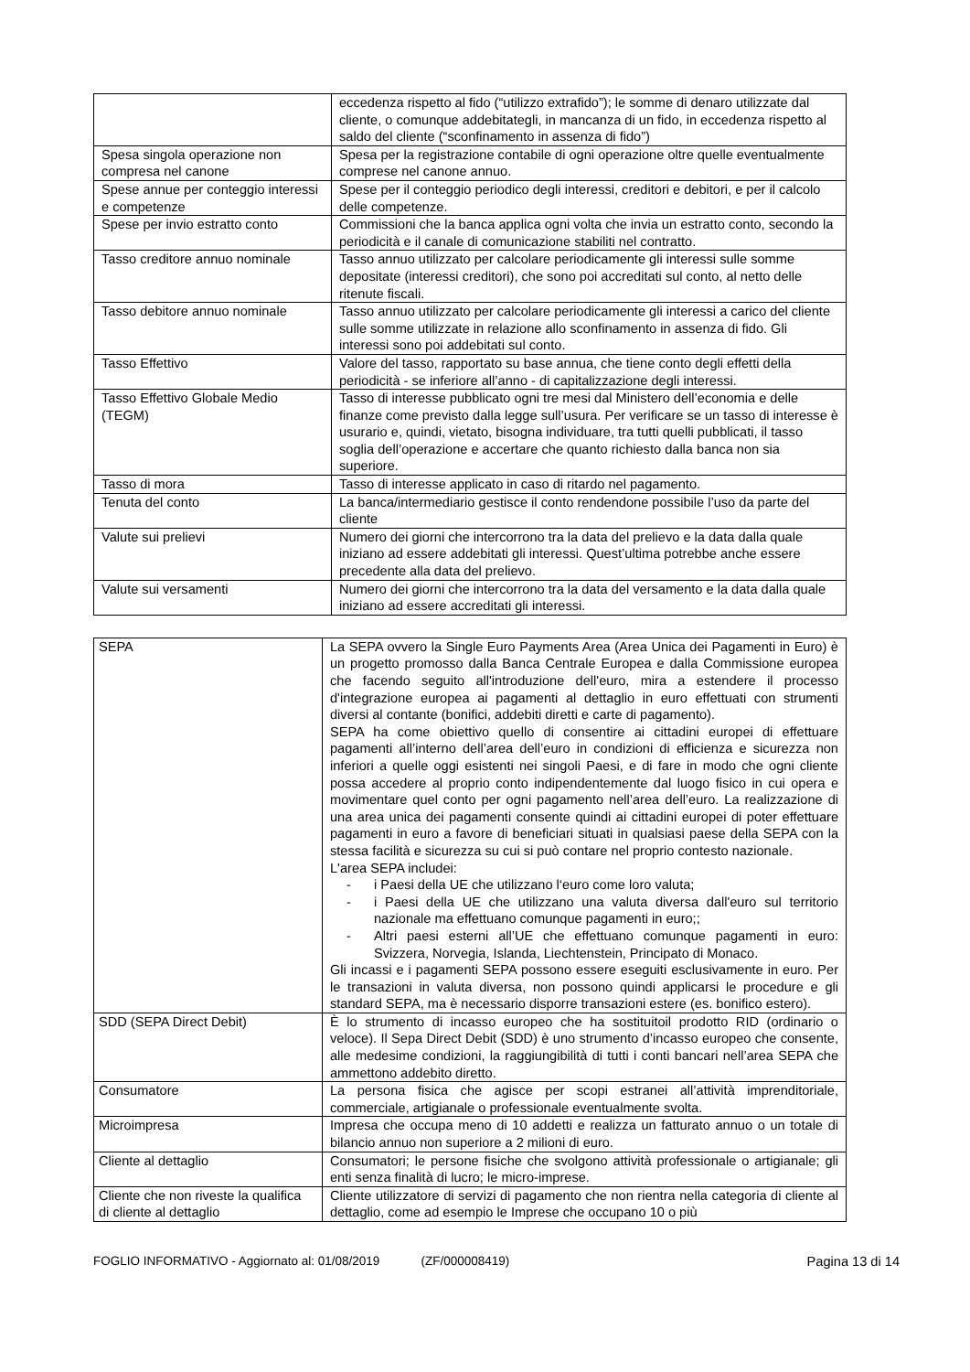| | eccedenza rispetto al fido (“utilizzo extrafido”); le somme di denaro utilizzate dal cliente, o comunque addebitategli, in mancanza di un fido, in eccedenza rispetto al saldo del cliente (“sconfinamento in assenza di fido”) |
| Spesa singola operazione non compresa nel canone | Spesa per la registrazione contabile di ogni operazione oltre quelle eventualmente comprese nel canone annuo. |
| Spese annue per conteggio interessi e competenze | Spese per il conteggio periodico degli interessi, creditori e debitori, e per il calcolo delle competenze. |
| Spese per invio estratto conto | Commissioni che la banca applica ogni volta che invia un estratto conto, secondo la periodicità e il canale di comunicazione stabiliti nel contratto. |
| Tasso creditore annuo nominale | Tasso annuo utilizzato per calcolare periodicamente gli interessi sulle somme depositate (interessi creditori), che sono poi accreditati sul conto, al netto delle ritenute fiscali. |
| Tasso debitore annuo nominale | Tasso annuo utilizzato per calcolare periodicamente gli interessi a carico del cliente sulle somme utilizzate in relazione allo sconfinamento in assenza di fido. Gli interessi sono poi addebitati sul conto. |
| Tasso Effettivo | Valore del tasso, rapportato su base annua, che tiene conto degli effetti della periodicità - se inferiore all’anno - di capitalizzazione degli interessi. |
| Tasso Effettivo Globale Medio (TEGM) | Tasso di interesse pubblicato ogni tre mesi dal Ministero dell’economia e delle finanze come previsto dalla legge sull’usura. Per verificare se un tasso di interesse è usurario e, quindi, vietato, bisogna individuare, tra tutti quelli pubblicati, il tasso soglia dell’operazione e accertare che quanto richiesto dalla banca non sia superiore. |
| Tasso di mora | Tasso di interesse applicato in caso di ritardo nel pagamento. |
| Tenuta del conto | La banca/intermediario gestisce il conto rendendone possibile l’uso da parte del cliente |
| Valute sui prelievi | Numero dei giorni che intercorrono tra la data del prelievo e la data dalla quale iniziano ad essere addebitati gli interessi. Quest’ultima potrebbe anche essere precedente alla data del prelievo. |
| Valute sui versamenti | Numero dei giorni che intercorrono tra la data del versamento e la data dalla quale iniziano ad essere accreditati gli interessi. |
| SEPA | La SEPA ovvero la Single Euro Payments Area (Area Unica dei Pagamenti in Euro) è un progetto promosso dalla Banca Centrale Europea e dalla Commissione europea che facendo seguito all'introduzione dell'euro, mira a estendere il processo d'integrazione europea ai pagamenti al dettaglio in euro effettuati con strumenti diversi al contante (bonifici, addebiti diretti e carte di pagamento). SEPA ha come obiettivo quello di consentire ai cittadini europei di effettuare pagamenti all’interno dell’area dell’euro in condizioni di efficienza e sicurezza non inferiori a quelle oggi esistenti nei singoli Paesi, e di fare in modo che ogni cliente possa accedere al proprio conto indipendentemente dal luogo fisico in cui opera e movimentare quel conto per ogni pagamento nell’area dell’euro. La realizzazione di una area unica dei pagamenti consente quindi ai cittadini europei di poter effettuare pagamenti in euro a favore di beneficiari situati in qualsiasi paese della SEPA con la stessa facilità e sicurezza su cui si può contare nel proprio contesto nazionale. L'area SEPA includei: - i Paesi della UE che utilizzano l‘euro come loro valuta; - i Paesi della UE che utilizzano una valuta diversa dall'euro sul territorio nazionale ma effettuano comunque pagamenti in euro;; - Altri paesi esterni all’UE che effettuano comunque pagamenti in euro: Svizzera, Norvegia, Islanda, Liechtenstein, Principato di Monaco. Gli incassi e i pagamenti SEPA possono essere eseguiti esclusivamente in euro. Per le transazioni in valuta diversa, non possono quindi applicarsi le procedure e gli standard SEPA, ma è necessario disporre transazioni estere (es. bonifico estero). |
| SDD (SEPA Direct Debit) | È lo strumento di incasso europeo che ha sostituitoil prodotto RID (ordinario o veloce). Il Sepa Direct Debit (SDD) è uno strumento d’incasso europeo che consente, alle medesime condizioni, la raggiungibilità di tutti i conti bancari nell’area SEPA che ammettono addebito diretto. |
| Consumatore | La persona fisica che agisce per scopi estranei all’attività imprenditoriale, commerciale, artigianale o professionale eventualmente svolta. |
| Microimpresa | Impresa che occupa meno di 10 addetti e realizza un fatturato annuo o un totale di bilancio annuo non superiore a 2 milioni di euro. |
| Cliente al dettaglio | Consumatori; le persone fisiche che svolgono attività professionale o artigianale; gli enti senza finalità di lucro; le micro-imprese. |
| Cliente che non riveste la qualifica di cliente al dettaglio | Cliente utilizzatore di servizi di pagamento che non rientra nella categoria di cliente al dettaglio, come ad esempio le Imprese che occupano 10 o più |
FOGLIO INFORMATIVO - Aggiornato al: 01/08/2019 (ZF/000008419) Pagina 13 di 14